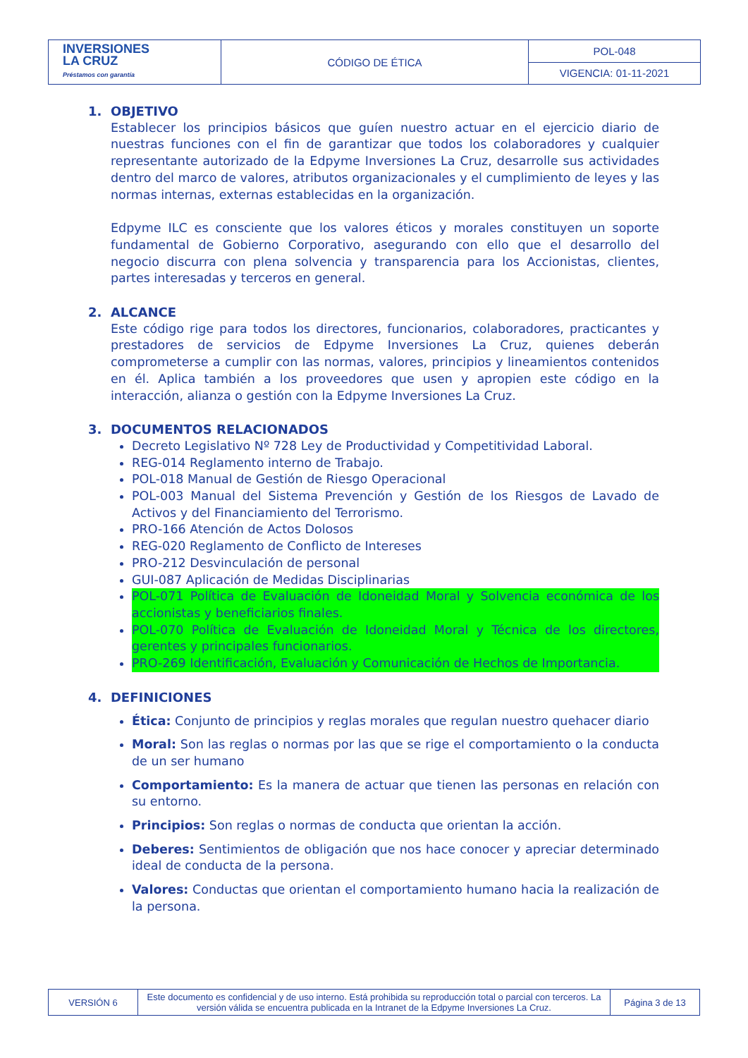| INVERSIONES LA CRUZ Préstamos con garantía | CÓDIGO DE ÉTICA | POL-048 |
| | | VIGENCIA: 01-11-2021 |
1. OBJETIVO
Establecer los principios básicos que guíen nuestro actuar en el ejercicio diario de nuestras funciones con el fin de garantizar que todos los colaboradores y cualquier representante autorizado de la Edpyme Inversiones La Cruz, desarrolle sus actividades dentro del marco de valores, atributos organizacionales y el cumplimiento de leyes y las normas internas, externas establecidas en la organización.
Edpyme ILC es consciente que los valores éticos y morales constituyen un soporte fundamental de Gobierno Corporativo, asegurando con ello que el desarrollo del negocio discurra con plena solvencia y transparencia para los Accionistas, clientes, partes interesadas y terceros en general.
2. ALCANCE
Este código rige para todos los directores, funcionarios, colaboradores, practicantes y prestadores de servicios de Edpyme Inversiones La Cruz, quienes deberán comprometerse a cumplir con las normas, valores, principios y lineamientos contenidos en él. Aplica también a los proveedores que usen y apropien este código en la interacción, alianza o gestión con la Edpyme Inversiones La Cruz.
3. DOCUMENTOS RELACIONADOS
Decreto Legislativo Nº 728 Ley de Productividad y Competitividad Laboral.
REG-014 Reglamento interno de Trabajo.
POL-018 Manual de Gestión de Riesgo Operacional
POL-003 Manual del Sistema Prevención y Gestión de los Riesgos de Lavado de Activos y del Financiamiento del Terrorismo.
PRO-166 Atención de Actos Dolosos
REG-020 Reglamento de Conflicto de Intereses
PRO-212 Desvinculación de personal
GUI-087 Aplicación de Medidas Disciplinarias
POL-071 Política de Evaluación de Idoneidad Moral y Solvencia económica de los accionistas y beneficiarios finales.
POL-070 Política de Evaluación de Idoneidad Moral y Técnica de los directores, gerentes y principales funcionarios.
PRO-269 Identificación, Evaluación y Comunicación de Hechos de Importancia.
4. DEFINICIONES
Ética: Conjunto de principios y reglas morales que regulan nuestro quehacer diario
Moral: Son las reglas o normas por las que se rige el comportamiento o la conducta de un ser humano
Comportamiento: Es la manera de actuar que tienen las personas en relación con su entorno.
Principios: Son reglas o normas de conducta que orientan la acción.
Deberes: Sentimientos de obligación que nos hace conocer y apreciar determinado ideal de conducta de la persona.
Valores: Conductas que orientan el comportamiento humano hacia la realización de la persona.
| VERSIÓN 6 | Este documento es confidencial y de uso interno. Está prohibida su reproducción total o parcial con terceros. La versión válida se encuentra publicada en la Intranet de la Edpyme Inversiones La Cruz. | Página 3 de 13 |